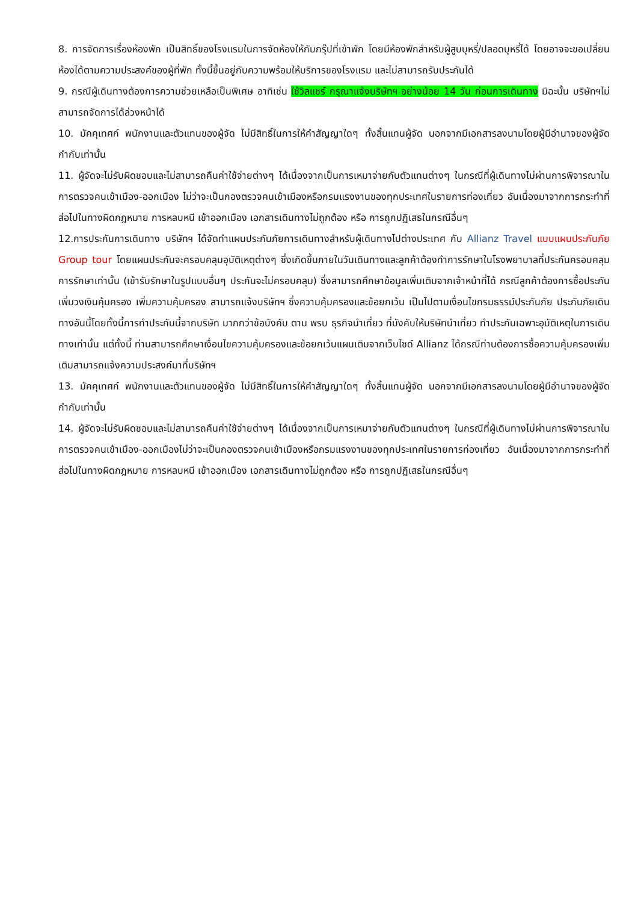8. การจัดการเรื่องห้องพัก เป็นสิทธิ์ของโรงแรมในการจัดห้องให้กับกรุ๊ปที่เข้าพัก โดยมีห้องพักสำหรับผู้สูบบุหรี่/ปลอดบุหรี่ได้ โดยอาจจะขอเปลี่ยนห้องได้ตามความประสงค์ของผู้ที่พัก ทั้งนี้ขึ้นอยู่กับความพร้อมให้บริการของโรงแรม และไม่สามารถรับประกันได้
9. กรณีผู้เดินทางต้องการความช่วยเหลือเป็นพิเศษ อาทิเช่น ใช้วิลแชร์ กรุณาแจ้งบริษัทฯ อย่างน้อย 14 วัน ก่อนการเดินทาง มิฉะนั้น บริษัทฯไม่สามารถจัดการได้ล่วงหน้าได้
10. มัคคุเทศก์ พนักงานและตัวแทนของผู้จัด ไม่มีสิทธิ์ในการให้คำสัญญาใดๆ ทั้งสิ้นแทนผู้จัด นอกจากมีเอกสารลงนามโดยผู้มีอำนาจของผู้จัดกำกับเท่านั้น
11. ผู้จัดจะไม่รับผิดชอบและไม่สามารถคืนค่าใช้จ่ายต่างๆ ได้เนื่องจากเป็นการเหมาจ่ายกับตัวแทนต่างๆ ในกรณีที่ผู้เดินทางไม่ผ่านการพิจารณาในการตรวจคนเข้าเมือง-ออกเมือง ไม่ว่าจะเป็นกองตรวจคนเข้าเมืองหรือกรมแรงงานของทุกประเทศในรายการท่องเที่ยว อันเนื่องมาจากการกระทำที่ส่อไปในทางผิดกฎหมาย การหลบหนี เข้าออกเมือง เอกสารเดินทางไม่ถูกต้อง หรือ การถูกปฏิเสธในกรณีอื่นๆ
12.การประกันการเดินทาง บริษัทฯ ได้จัดทำแผนประกันภัยการเดินทางสำหรับผู้เดินทางไปต่างประเทศ กับ Allianz Travel แบบแผนประกันภัย Group tour โดยแผนประกันจะครอบคลุมอุบัติเหตุต่างๆ ซึ่งเกิดขึ้นภายในวันเดินทางและลูกค้าต้องทำการรักษาในโรงพยาบาลที่ประกันครอบคลุมการรักษาเท่านั้น (เข้ารับรักษาในรูปแบบอื่นๆ ประกันจะไม่ครอบคลุม) ซึ่งสามารถศึกษาข้อมูลเพิ่มเติมจากเจ้าหน้าที่ได้ กรณีลูกค้าต้องการซื้อประกันเพิ่มวงเงินคุ้มครอง เพิ่มความคุ้มครอง สามารถแจ้งบริษัทฯ ซึ่งความคุ้มครองและข้อยกเว้น เป็นไปตามเงื่อนไขกรมธรรม์ประกันภัย ประกันภัยเดินทางอันนี้โดยทั้งนี้การทำประกันนี้จากบริษัท มากกว่าข้อบังคับ ตาม พรบ ธุรกิจนำเที่ยว ที่บังคับให้บริษัทนำเที่ยว ทำประกันเฉพาะอุบัติเหตุในการเดินทางเท่านั้น แต่ทั้งนี้ ท่านสามารถศึกษาเงื่อนไขความคุ้มครองและข้อยกเว้นแผนเติมจากเว็บไซด์ Allianz ได้กรณีท่านต้องการซื้อความคุ้มครองเพิ่มเติมสามารถแจ้งความประสงค์มาที่บริษัทฯ
13. มัคคุเทศก์ พนักงานและตัวแทนของผู้จัด ไม่มีสิทธิ์ในการให้คำสัญญาใดๆ ทั้งสิ้นแทนผู้จัด นอกจากมีเอกสารลงนามโดยผู้มีอำนาจของผู้จัดกำกับเท่านั้น
14. ผู้จัดจะไม่รับผิดชอบและไม่สามารถคืนค่าใช้จ่ายต่างๆ ได้เนื่องจากเป็นการเหมาจ่ายกับตัวแทนต่างๆ ในกรณีที่ผู้เดินทางไม่ผ่านการพิจารณาในการตรวจคนเข้าเมือง-ออกเมืองไม่ว่าจะเป็นกองตรวจคนเข้าเมืองหรือกรมแรงงานของทุกประเทศในรายการท่องเที่ยว อันเนื่องมาจากการกระทำที่ส่อไปในทางผิดกฎหมาย การหลบหนี เข้าออกเมือง เอกสารเดินทางไม่ถูกต้อง หรือ การถูกปฏิเสธในกรณีอื่นๆ